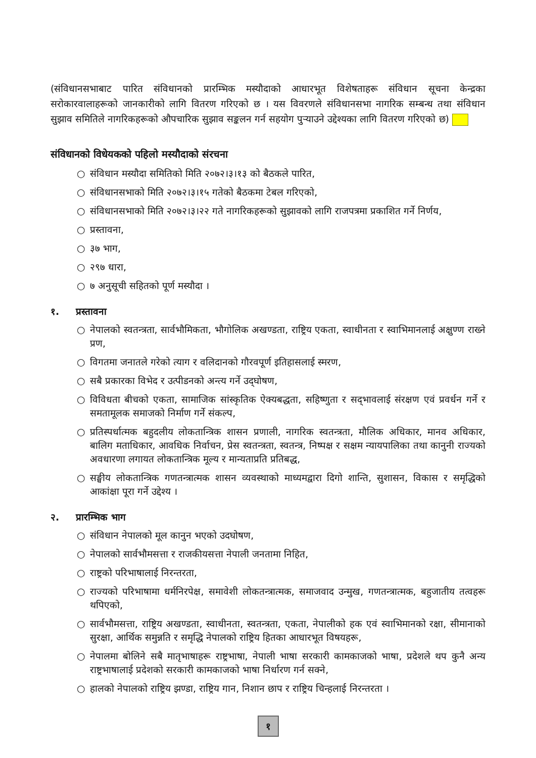(संविधानसभाबाट पारित संविधानको प्रारम्भिक मस्यौदाको आधारभूत विशेषताहरू संविधान सूचना केन्द्रका सरोकारवालाहरूको जानकारीको लागि वितरण गरिएको छ । यस विवरणले संविधानसभा नागरिक सम्बन्ध तथा संविधान सुझाव समितिले नागरिकहरूको औपचारिक सुझाव सङ्कलन गर्न सहयोग पुऱ्याउने उद्देश्यका लागि वितरण गरिएको छ)
संविधानको विधेयकको पहिलो मस्यौदाको संरचना
○ संविधान मस्यौदा समितिको मिति २०७२।३।१३ को बैठकले पारित,
○ संविधानसभाको मिति २०७२।३।१५ गतेको बैठकमा टेबल गरिएको,
○ संविधानसभाको मिति २०७२।३।२२ गते नागरिकहरूको सुझावको लागि राजपत्रमा प्रकाशित गर्ने निर्णय,
○ प्रस्तावना,
○ ३७ भाग,
○ २९७ धारा,
○ ७ अनुसूची सहितको पूर्ण मस्यौदा ।
१. प्रस्तावना
○ नेपालको स्वतन्त्रता, सार्वभौमिकता, भौगोलिक अखण्डता, राष्ट्रिय एकता, स्वाधीनता र स्वाभिमानलाई अक्षुण्ण राख्ने प्रण,
○ विगतमा जनातले गरेको त्याग र वलिदानको गौरवपूर्ण इतिहासलाई स्मरण,
○ सबै प्रकारका विभेद र उत्पीडनको अन्त्य गर्ने उद्‌घोषण,
○ विविधता बीचको एकता, सामाजिक सांस्कृतिक ऐक्यबद्धता, सहिष्णुता र सद्‌भावलाई संरक्षण एवं प्रवर्धन गर्ने र समतामूलक समाजको निर्माण गर्ने संकल्प,
○ प्रतिस्पर्धात्मक बहुदलीय लोकतान्त्रिक शासन प्रणाली, नागरिक स्वतन्त्रता, मौलिक अधिकार, मानव अधिकार, बालिग मताधिकार, आवधिक निर्वाचन, प्रेस स्वतन्त्रता, स्वतन्त्र, निष्पक्ष र सक्षम न्यायपालिका तथा कानुनी राज्यको अवधारणा लगायत लोकतान्त्रिक मूल्य र मान्यताप्रति प्रतिबद्ध,
○ सङ्घीय लोकतान्त्रिक गणतन्त्रात्मक शासन व्यवस्थाको माध्यमद्वारा दिगो शान्ति, सुशासन, विकास र समृद्धिको आकांक्षा पूरा गर्ने उद्देश्य ।
२. प्रारम्भिक भाग
○ संविधान नेपालको मूल कानुन भएको उदघोषण,
○ नेपालको सार्वभौमसत्ता र राजकीयसत्ता नेपाली जनतामा निहित,
○ राष्ट्रको परिभाषालाई निरन्तरता,
○ राज्यको परिभाषामा धर्मनिरपेक्ष, समावेशी लोकतन्त्रात्मक, समाजवाद उन्मुख, गणतन्त्रात्मक, बहुजातीय तत्वहरू थपिएको,
○ सार्वभौमसत्ता, राष्ट्रिय अखण्डता, स्वाधीनता, स्वतन्त्रता, एकता, नेपालीको हक एवं स्वाभिमानको रक्षा, सीमानाको सुरक्षा, आर्थिक समुन्नति र समृद्धि नेपालको राष्ट्रिय हितका आधारभूत विषयहरू,
○ नेपालमा बोलिने सबै मातृभाषाहरू राष्ट्रभाषा, नेपाली भाषा सरकारी कामकाजको भाषा, प्रदेशले थप कुनै अन्य राष्ट्रभाषालाई प्रदेशको सरकारी कामकाजको भाषा निर्धारण गर्न सक्ने,
○ हालको नेपालको राष्ट्रिय झण्डा, राष्ट्रिय गान, निशान छाप र राष्ट्रिय चिन्हलाई निरन्तरता ।
१